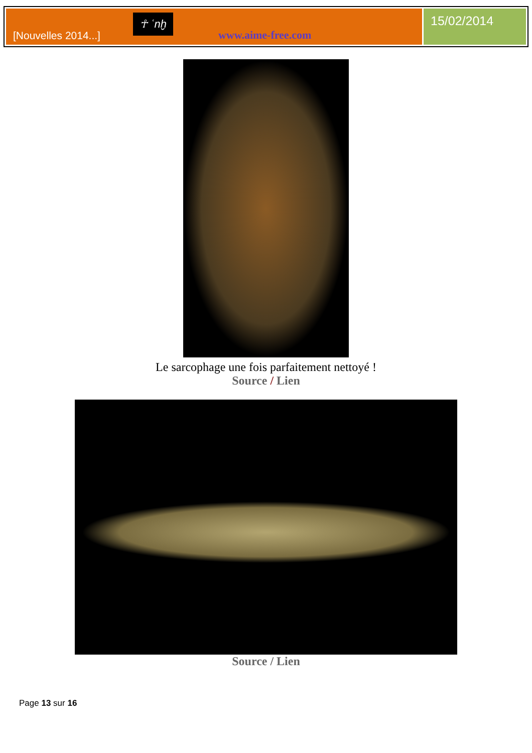[Nouvelles 2014...]
☥ ʿnḫ
www.aime-free.com
15/02/2014
Le sarcophage une fois parfaitement nettoyé !
Source / Lien
Source / Lien
Page 13 sur 16